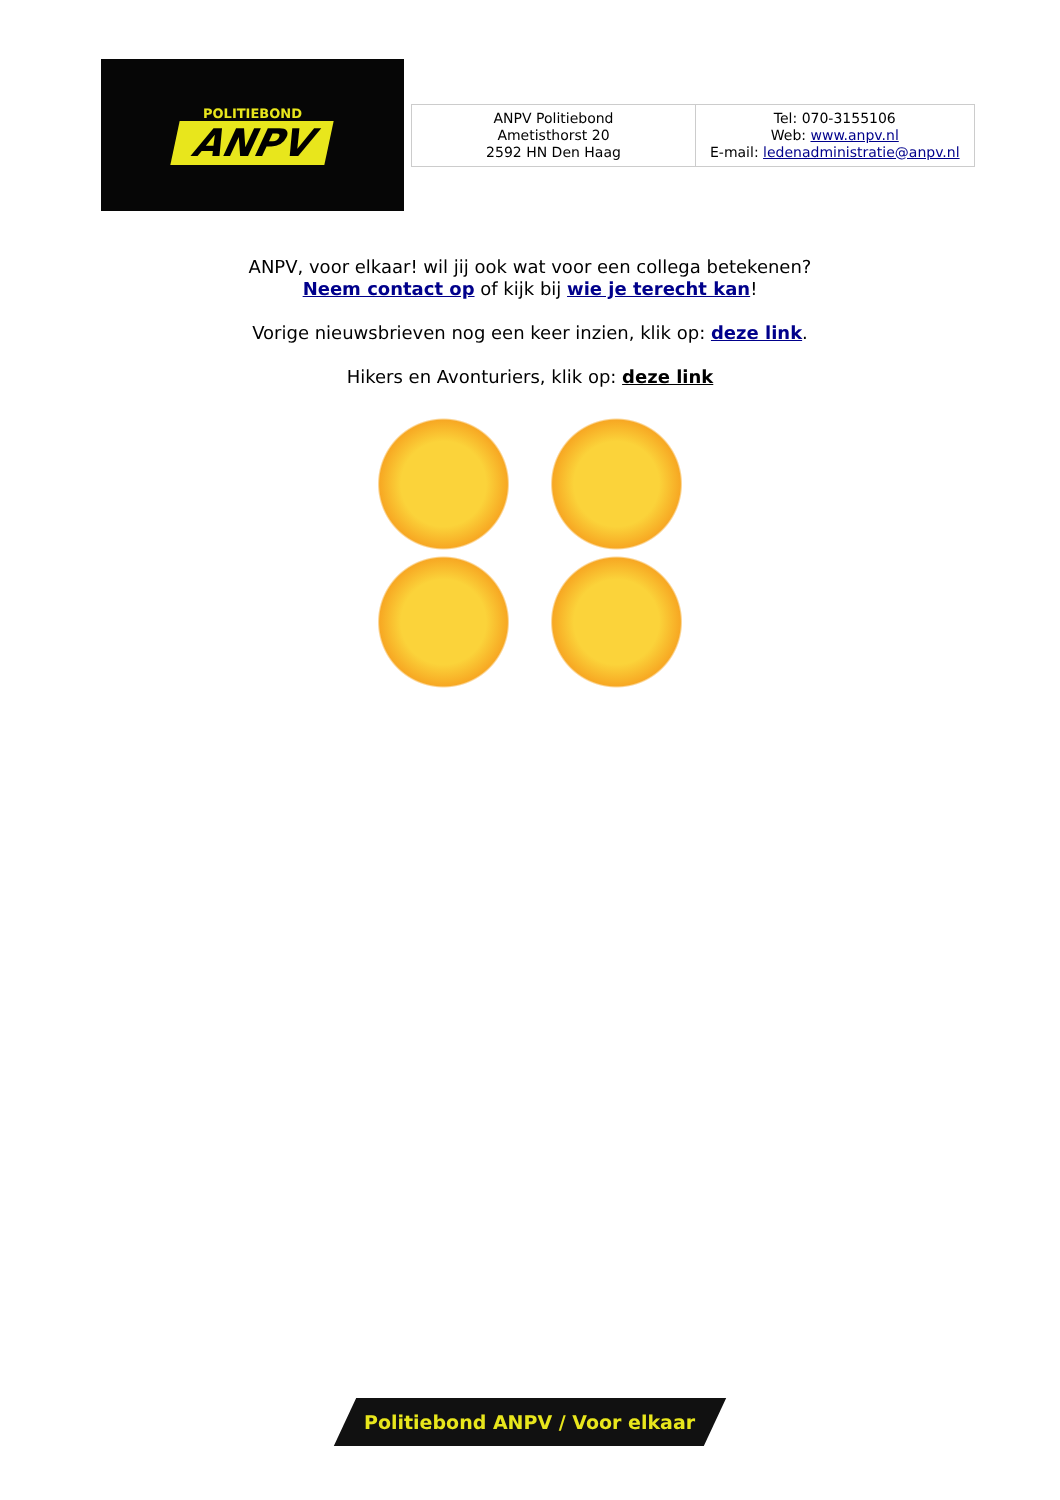POLITIEBOND
ANPV
| ANPV Politiebond Ametisthorst 20 2592 HN Den Haag | Tel: 070-3155106 Web: www.anpv.nl E-mail: ledenadministratie@anpv.nl |
ANPV, voor elkaar! wil jij ook wat voor een collega betekenen?
Neem contact op of kijk bij wie je terecht kan!
Vorige nieuwsbrieven nog een keer inzien, klik op: deze link.
Hikers en Avonturiers, klik op: deze link
Politiebond ANPV / Voor elkaar